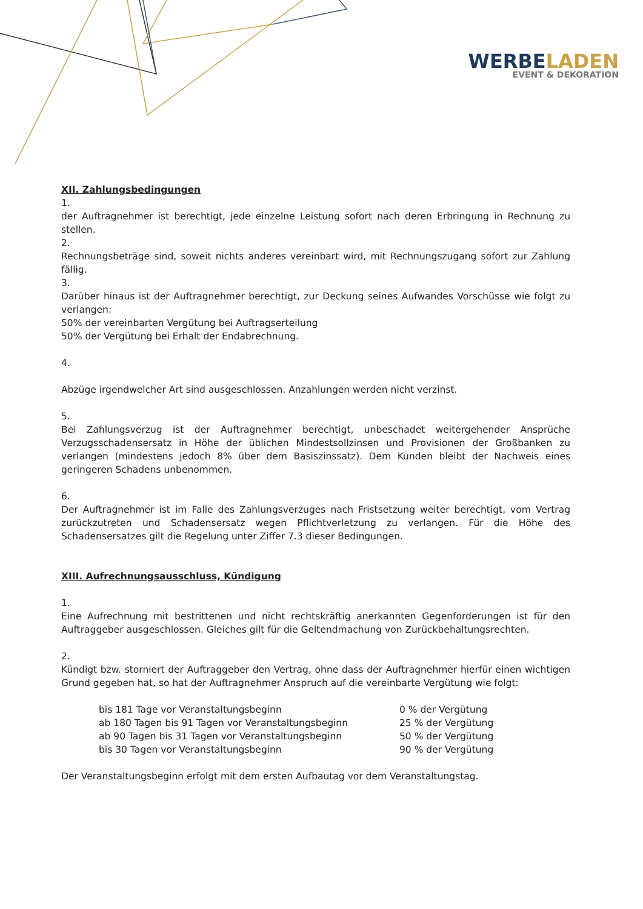WERBELADEN
EVENT & DEKORATION
XII. Zahlungsbedingungen
1.
der Auftragnehmer ist berechtigt, jede einzelne Leistung sofort nach deren Erbringung in Rechnung zu stellen.
2.
Rechnungsbeträge sind, soweit nichts anderes vereinbart wird, mit Rechnungszugang sofort zur Zahlung fällig.
3.
Darüber hinaus ist der Auftragnehmer berechtigt, zur Deckung seines Aufwandes Vorschüsse wie folgt zu verlangen:
50% der vereinbarten Vergütung bei Auftragserteilung
50% der Vergütung bei Erhalt der Endabrechnung.
4.
Abzüge irgendwelcher Art sind ausgeschlossen. Anzahlungen werden nicht verzinst.
5.
Bei Zahlungsverzug ist der Auftragnehmer berechtigt, unbeschadet weitergehender Ansprüche Verzugsschadensersatz in Höhe der üblichen Mindestsollzinsen und Provisionen der Großbanken zu verlangen (mindestens jedoch 8% über dem Basiszinssatz). Dem Kunden bleibt der Nachweis eines geringeren Schadens unbenommen.
6.
Der Auftragnehmer ist im Falle des Zahlungsverzuges nach Fristsetzung weiter berechtigt, vom Vertrag zurückzutreten und Schadensersatz wegen Pflichtverletzung zu verlangen. Für die Höhe des Schadensersatzes gilt die Regelung unter Ziffer 7.3 dieser Bedingungen.
XIII. Aufrechnungsausschluss, Kündigung
1.
Eine Aufrechnung mit bestrittenen und nicht rechtskräftig anerkannten Gegenforderungen ist für den Auftraggeber ausgeschlossen. Gleiches gilt für die Geltendmachung von Zurückbehaltungsrechten.
2.
Kündigt bzw. storniert der Auftraggeber den Vertrag, ohne dass der Auftragnehmer hierfür einen wichtigen Grund gegeben hat, so hat der Auftragnehmer Anspruch auf die vereinbarte Vergütung wie folgt:
| bis 181 Tage vor Veranstaltungsbeginn | 0 % der Vergütung |
| ab 180 Tagen bis 91 Tagen vor Veranstaltungsbeginn | 25 % der Vergütung |
| ab 90 Tagen bis 31 Tagen vor Veranstaltungsbeginn | 50 % der Vergütung |
| bis 30 Tagen vor Veranstaltungsbeginn | 90 % der Vergütung |
Der Veranstaltungsbeginn erfolgt mit dem ersten Aufbautag vor dem Veranstaltungstag.